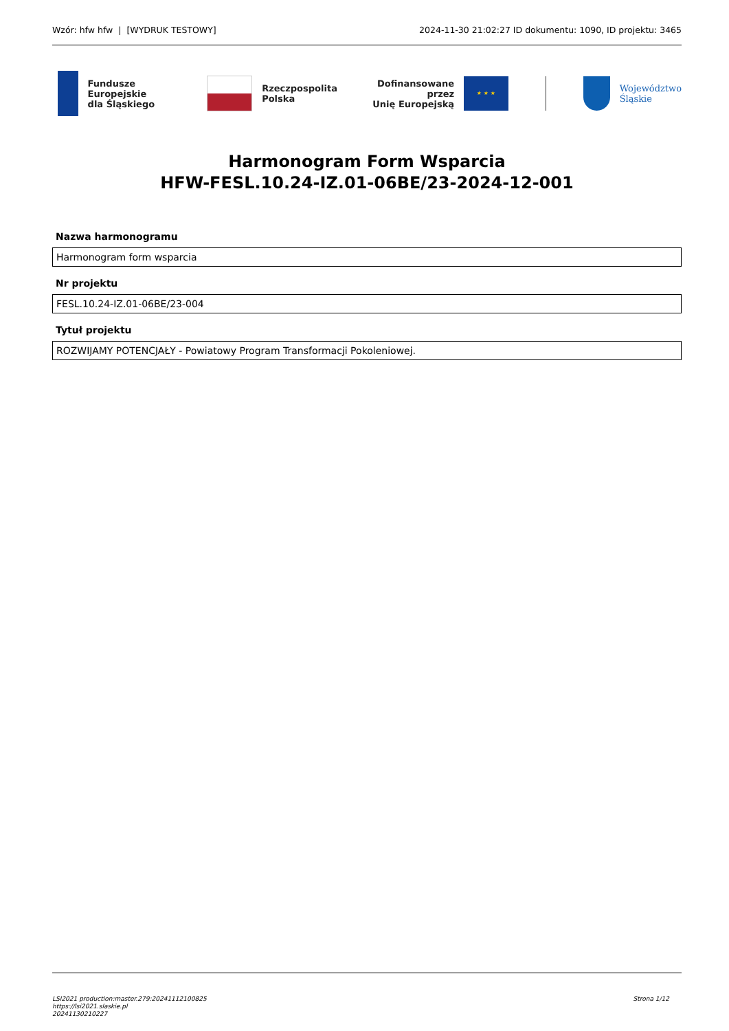Wzór: hfw hfw | [WYDRUK TESTOWY] 2024-11-30 21:02:27 ID dokumentu: 1090, ID projektu: 3465
Fundusze Europejskie
dla Śląskiego
Rzeczpospolita
Polska
Dofinansowane przez
Unię Europejską
★ ★ ★
Województwo
Śląskie
Harmonogram Form Wsparcia
HFW-FESL.10.24-IZ.01-06BE/23-2024-12-001
Nazwa harmonogramu
Harmonogram form wsparcia
Nr projektu
FESL.10.24-IZ.01-06BE/23-004
Tytuł projektu
ROZWIJAMY POTENCJAŁY - Powiatowy Program Transformacji Pokoleniowej.
LSI2021 production:master.279:20241112100825
https://lsi2021.slaskie.pl
20241130210227
Strona 1/12